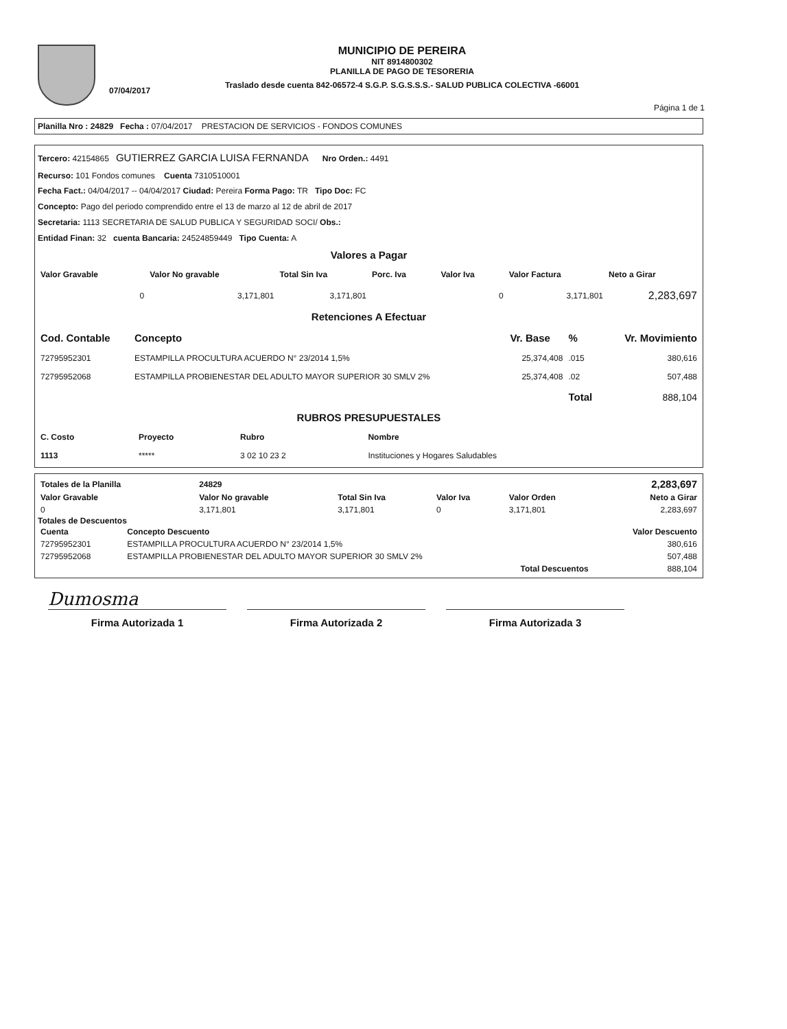07/04/2017
MUNICIPIO DE PEREIRA
NIT 8914800302
PLANILLA DE PAGO DE TESORERIA
Traslado desde cuenta 842-06572-4 S.G.P. S.G.S.S.S.- SALUD PUBLICA COLECTIVA -66001
Página 1 de 1
Planilla Nro : 24829 Fecha : 07/04/2017 PRESTACION DE SERVICIOS - FONDOS COMUNES
Tercero: 42154865 GUTIERREZ GARCIA LUISA FERNANDA Nro Orden.: 4491
Recurso: 101 Fondos comunes Cuenta 7310510001
Fecha Fact.: 04/04/2017 -- 04/04/2017 Ciudad: Pereira Forma Pago: TR Tipo Doc: FC
Concepto: Pago del periodo comprendido entre el 13 de marzo al 12 de abril de 2017
Secretaria: 1113 SECRETARIA DE SALUD PUBLICA Y SEGURIDAD SOCI/ Obs.:
Entidad Finan: 32 cuenta Bancaria: 24524859449 Tipo Cuenta: A
Valores a Pagar
| Valor Gravable | Valor No gravable | Total Sin Iva | Porc. Iva | Valor Iva | Valor Factura | Neto a Girar |
| --- | --- | --- | --- | --- | --- | --- |
| 0 | 3,171,801 | 3,171,801 | | 0 | 3,171,801 | 2,283,697 |
Retenciones A Efectuar
| Cod. Contable | Concepto | Vr. Base | % | Vr. Movimiento |
| --- | --- | --- | --- | --- |
| 72795952301 | ESTAMPILLA PROCULTURA ACUERDO N° 23/2014 1,5% | 25,374,408 | .015 | 380,616 |
| 72795952068 | ESTAMPILLA PROBIENESTAR DEL ADULTO MAYOR SUPERIOR 30 SMLV 2% | 25,374,408 | .02 | 507,488 |
| | | | Total | 888,104 |
RUBROS PRESUPUESTALES
| C. Costo | Proyecto | Rubro | Nombre |
| --- | --- | --- | --- |
| 1113 | ***** | 3 02 10 23 2 | Instituciones y Hogares Saludables |
| Totales de la Planilla | 24829 | | | | 2,283,697 |
| Valor Gravable | Valor No gravable | Total Sin Iva | Valor Iva | Valor Orden | Neto a Girar |
| 0 | 3,171,801 | 3,171,801 | 0 | 3,171,801 | 2,283,697 |
Totales de Descuentos
| Cuenta | Concepto Descuento | Valor Descuento |
| --- | --- | --- |
| 72795952301 | ESTAMPILLA PROCULTURA ACUERDO N° 23/2014 1,5% | 380,616 |
| 72795952068 | ESTAMPILLA PROBIENESTAR DEL ADULTO MAYOR SUPERIOR 30 SMLV 2% | 507,488 |
| | Total Descuentos | 888,104 |
Dumosma
Firma Autorizada 1 Firma Autorizada 2 Firma Autorizada 3